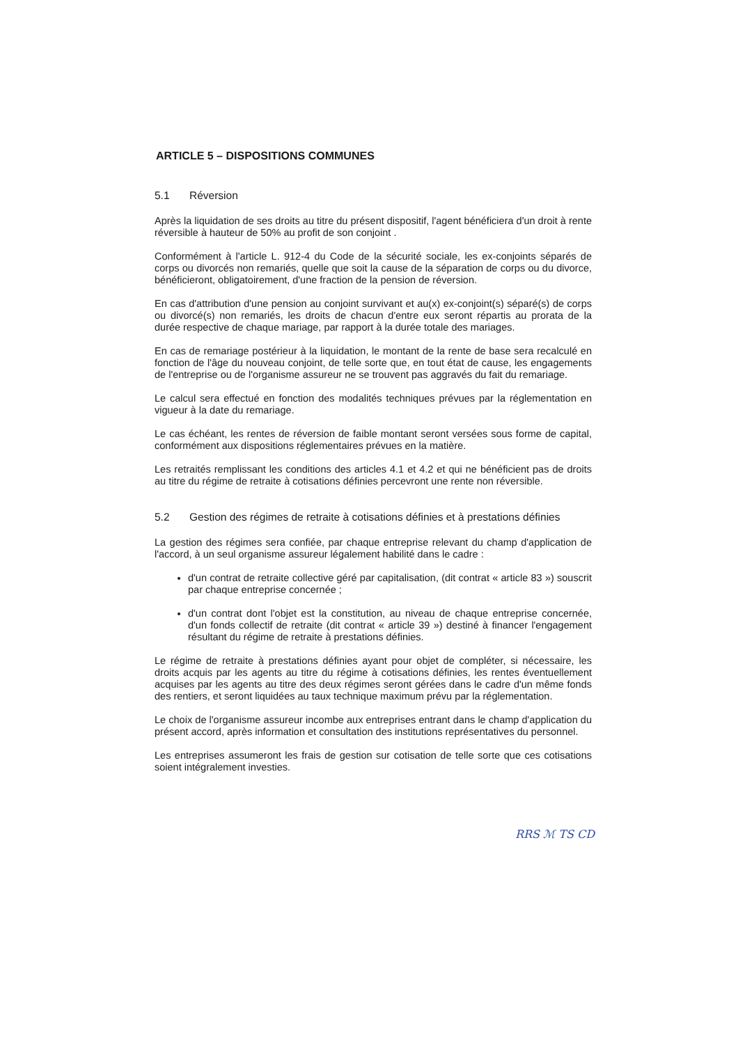ARTICLE 5 – DISPOSITIONS COMMUNES
5.1 Réversion
Après la liquidation de ses droits au titre du présent dispositif, l'agent bénéficiera d'un droit à rente réversible à hauteur de 50% au profit de son conjoint .
Conformément à l'article L. 912-4 du Code de la sécurité sociale, les ex-conjoints séparés de corps ou divorcés non remariés, quelle que soit la cause de la séparation de corps ou du divorce, bénéficieront, obligatoirement, d'une fraction de la pension de réversion.
En cas d'attribution d'une pension au conjoint survivant et au(x) ex-conjoint(s) séparé(s) de corps ou divorcé(s) non remariés, les droits de chacun d'entre eux seront répartis au prorata de la durée respective de chaque mariage, par rapport à la durée totale des mariages.
En cas de remariage postérieur à la liquidation, le montant de la rente de base sera recalculé en fonction de l'âge du nouveau conjoint, de telle sorte que, en tout état de cause, les engagements de l'entreprise ou de l'organisme assureur ne se trouvent pas aggravés du fait du remariage.
Le calcul sera effectué en fonction des modalités techniques prévues par la réglementation en vigueur à la date du remariage.
Le cas échéant, les rentes de réversion de faible montant seront versées sous forme de capital, conformément aux dispositions réglementaires prévues en la matière.
Les retraités remplissant les conditions des articles 4.1 et 4.2 et qui ne bénéficient pas de droits au titre du régime de retraite à cotisations définies percevront une rente non réversible.
5.2 Gestion des régimes de retraite à cotisations définies et à prestations définies
La gestion des régimes sera confiée, par chaque entreprise relevant du champ d'application de l'accord, à un seul organisme assureur légalement habilité dans le cadre :
d'un contrat de retraite collective géré par capitalisation, (dit contrat « article 83 ») souscrit par chaque entreprise concernée ;
d'un contrat dont l'objet est la constitution, au niveau de chaque entreprise concernée, d'un fonds collectif de retraite (dit contrat « article 39 ») destiné à financer l'engagement résultant du régime de retraite à prestations définies.
Le régime de retraite à prestations définies ayant pour objet de compléter, si nécessaire, les droits acquis par les agents au titre du régime à cotisations définies, les rentes éventuellement acquises par les agents au titre des deux régimes seront gérées dans le cadre d'un même fonds des rentiers, et seront liquidées au taux technique maximum prévu par la réglementation.
Le choix de l'organisme assureur incombe aux entreprises entrant dans le champ d'application du présent accord, après information et consultation des institutions représentatives du personnel.
Les entreprises assumeront les frais de gestion sur cotisation de telle sorte que ces cotisations soient intégralement investies.
RRS ℳ TS CD